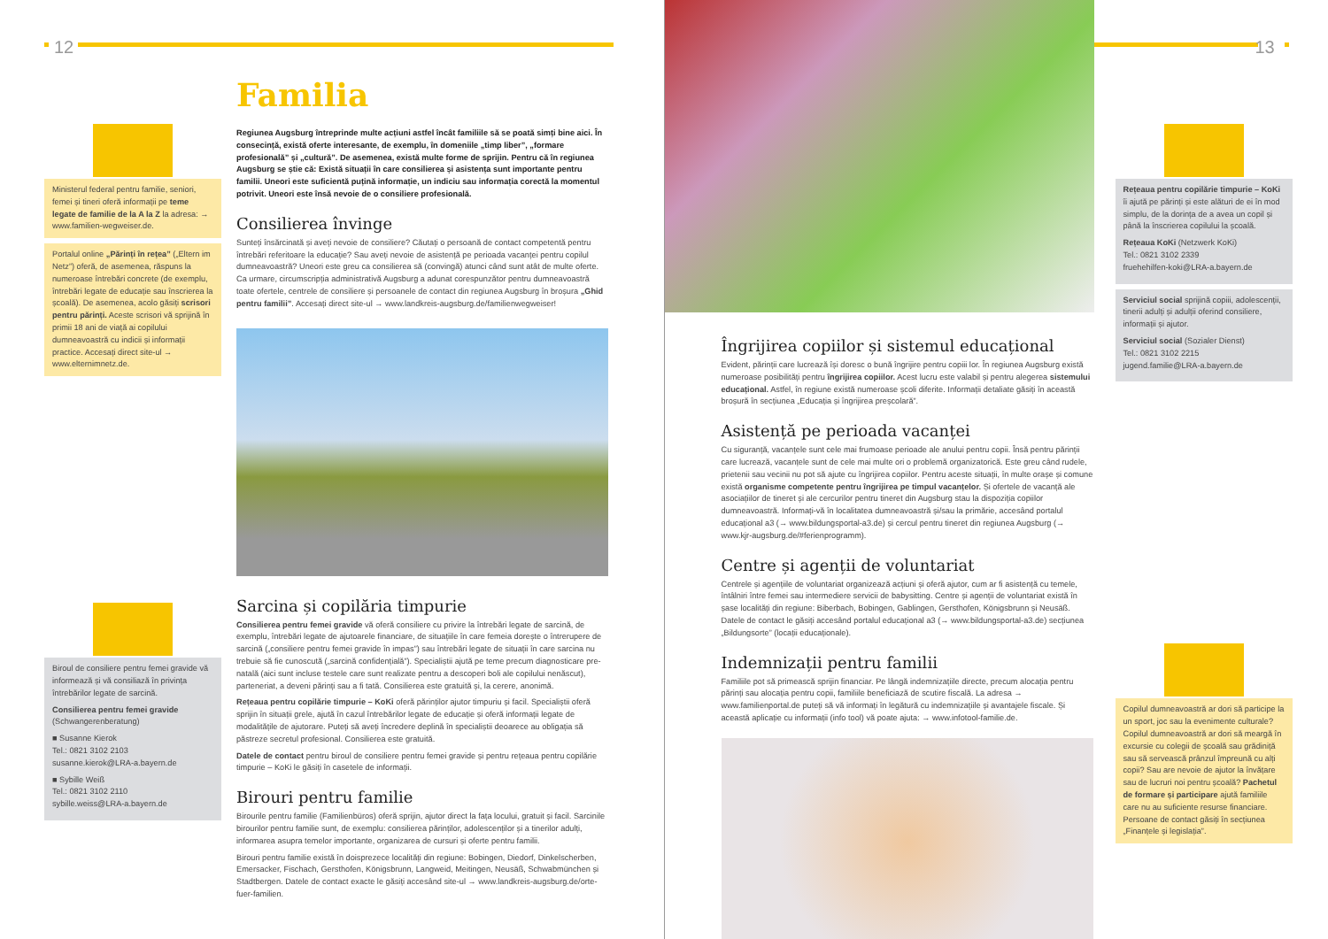12
Ministerul federal pentru familie, seniori, femei și tineri oferă informații pe teme legate de familie de la A la Z la adresa: → www.familien-wegweiser.de.
Portalul online „Părinți în rețea” („Eltern im Netz”) oferă, de asemenea, răspuns la numeroase întrebări concrete (de exemplu, întrebări legate de educație sau înscrierea la școală). De asemenea, acolo găsiți scrisori pentru părinți. Aceste scrisori vă sprijină în primii 18 ani de viață ai copilului dumneavoastră cu indicii și informații practice. Accesați direct site-ul → www.elternimnetz.de.
Biroul de consiliere pentru femei gravide vă informează și vă consiliază în privința întrebărilor legate de sarcină.
Consilierea pentru femei gravide (Schwangerenberatung)
■ Susanne Kierok
Tel.: 0821 3102 2103
susanne.kierok@LRA-a.bayern.de
■ Sybille Weiß
Tel.: 0821 3102 2110
sybille.weiss@LRA-a.bayern.de
Familia
Regiunea Augsburg întreprinde multe acțiuni astfel încât familiile să se poată simți bine aici. În consecință, există oferte interesante, de exemplu, în domeniile „timp liber”, „formare profesională” și „cultură”. De asemenea, există multe forme de sprijin. Pentru că în regiunea Augsburg se știe că: Există situații în care consilierea și asistența sunt importante pentru familii. Uneori este suficientă puțină informație, un indiciu sau informația corectă la momentul potrivit. Uneori este însă nevoie de o consiliere profesională.
Consilierea învinge
Sunteți însărcinată și aveți nevoie de consiliere? Căutați o persoană de contact competentă pentru întrebări referitoare la educație? Sau aveți nevoie de asistență pe perioada vacanței pentru copilul dumneavoastră? Uneori este greu ca consilierea să (convingă) atunci când sunt atât de multe oferte. Ca urmare, circumscripția administrativă Augsburg a adunat corespunzător pentru dumneavoastră toate ofertele, centrele de consiliere și persoanele de contact din regiunea Augsburg în broșura „Ghid pentru familii”. Accesați direct site-ul → www.landkreis-augsburg.de/familienwegweiser!
Sarcina și copilăria timpurie
Consilierea pentru femei gravide vă oferă consiliere cu privire la întrebări legate de sarcină, de exemplu, întrebări legate de ajutoarele financiare, de situațiile în care femeia dorește o întrerupere de sarcină („consiliere pentru femei gravide în impas”) sau întrebări legate de situații în care sarcina nu trebuie să fie cunoscută („sarcină confidențială”). Specialiștii ajută pe teme precum diagnosticare pre-natală (aici sunt incluse testele care sunt realizate pentru a descoperi boli ale copilului nenăscut), parteneriat, a deveni părinți sau a fi tată. Consilierea este gratuită și, la cerere, anonimă.
Rețeaua pentru copilărie timpurie – KoKi oferă părinților ajutor timpuriu și facil. Specialiștii oferă sprijin în situații grele, ajută în cazul întrebărilor legate de educație și oferă informații legate de modalitățile de ajutorare. Puteți să aveți încredere deplină în specialiștii deoarece au obligația să păstreze secretul profesional. Consilierea este gratuită.
Datele de contact pentru biroul de consiliere pentru femei gravide și pentru rețeaua pentru copilărie timpurie – KoKi le găsiți în casetele de informații.
Birouri pentru familie
Birourile pentru familie (Familienbüros) oferă sprijin, ajutor direct la fața locului, gratuit și facil. Sarcinile birourilor pentru familie sunt, de exemplu: consilierea părinților, adolescenților și a tinerilor adulți, informarea asupra temelor importante, organizarea de cursuri și oferte pentru familii.
Birouri pentru familie există în doisprezece localități din regiune: Bobingen, Diedorf, Dinkelscherben, Emersacker, Fischach, Gersthofen, Königsbrunn, Langweid, Meitingen, Neusäß, Schwabmünchen și Stadtbergen. Datele de contact exacte le găsiți accesând site-ul → www.landkreis-augsburg.de/orte-fuer-familien.
13
Îngrijirea copiilor și sistemul educațional
Evident, părinții care lucrează își doresc o bună îngrijire pentru copiii lor. În regiunea Augsburg există numeroase posibilități pentru îngrijirea copiilor. Acest lucru este valabil și pentru alegerea sistemului educațional. Astfel, în regiune există numeroase școli diferite. Informații detaliate găsiți în această broșură în secțiunea „Educația și îngrijirea preșcolară”.
Asistență pe perioada vacanței
Cu siguranță, vacanțele sunt cele mai frumoase perioade ale anului pentru copii. Însă pentru părinții care lucrează, vacanțele sunt de cele mai multe ori o problemă organizatorică. Este greu când rudele, prietenii sau vecinii nu pot să ajute cu îngrijirea copiilor. Pentru aceste situații, în multe orașe și comune există organisme competente pentru îngrijirea pe timpul vacanțelor. Și ofertele de vacanță ale asociațiilor de tineret și ale cercurilor pentru tineret din Augsburg stau la dispoziția copiilor dumneavoastră. Informați-vă în localitatea dumneavoastră și/sau la primărie, accesând portalul educațional a3 (→ www.bildungsportal-a3.de) și cercul pentru tineret din regiunea Augsburg (→ www.kjr-augsburg.de/#ferienprogramm).
Centre și agenții de voluntariat
Centrele și agențiile de voluntariat organizează acțiuni și oferă ajutor, cum ar fi asistență cu temele, întâlniri între femei sau intermediere servicii de babysitting. Centre și agenții de voluntariat există în șase localități din regiune: Biberbach, Bobingen, Gablingen, Gersthofen, Königsbrunn și Neusäß. Datele de contact le găsiți accesând portalul educațional a3 (→ www.bildungsportal-a3.de) secțiunea „Bildungsorte” (locații educaționale).
Indemnizații pentru familii
Familiile pot să primească sprijin financiar. Pe lângă indemnizațiile directe, precum alocația pentru părinți sau alocația pentru copii, familiile beneficiază de scutire fiscală. La adresa → www.familienportal.de puteți să vă informați în legătură cu indemnizațiile și avantajele fiscale. Și această aplicație cu informații (info tool) vă poate ajuta: → www.infotool-familie.de.
Rețeaua pentru copilărie timpurie – KoKi îi ajută pe părinți și este alături de ei în mod simplu, de la dorința de a avea un copil și până la înscrierea copilului la școală.
Rețeaua KoKi (Netzwerk KoKi)
Tel.: 0821 3102 2339
fruehehilfen-koki@LRA-a.bayern.de
Serviciul social sprijină copiii, adolescenții, tinerii adulți și adulții oferind consiliere, informații și ajutor.
Serviciul social (Sozialer Dienst)
Tel.: 0821 3102 2215
jugend.familie@LRA-a.bayern.de
Copilul dumneavoastră ar dori să participe la un sport, joc sau la evenimente culturale? Copilul dumneavoastră ar dori să meargă în excursie cu colegii de școală sau grădiniță sau să servească prânzul împreună cu alți copii? Sau are nevoie de ajutor la învățare sau de lucruri noi pentru școală? Pachetul de formare și participare ajută familiile care nu au suficiente resurse financiare. Persoane de contact găsiți în secțiunea „Finanțele și legislația”.